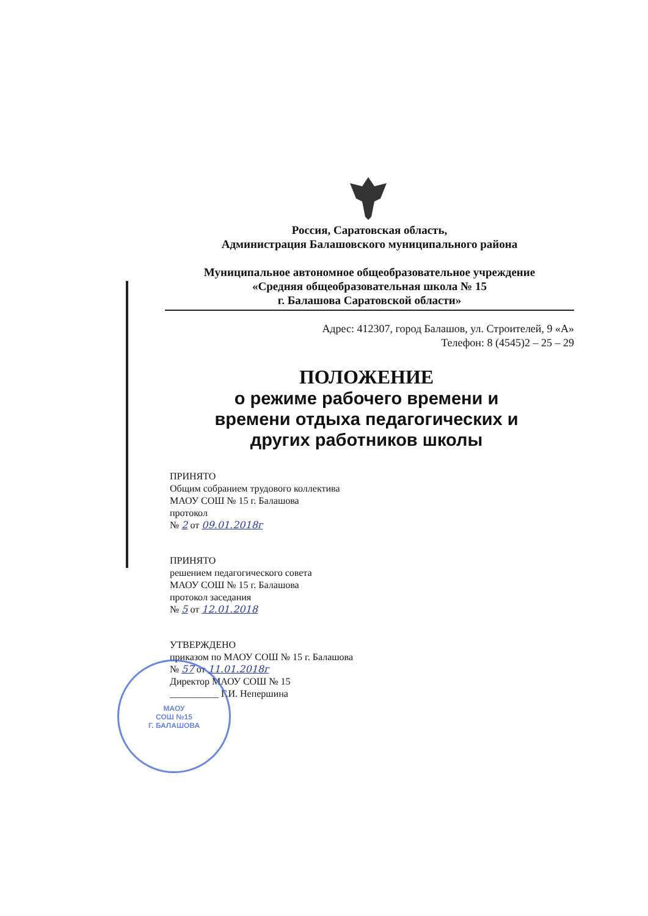Россия, Саратовская область,
Администрация Балашовского муниципального района
Муниципальное автономное общеобразовательное учреждение
«Средняя общеобразовательная школа № 15
г. Балашова Саратовской области»
Адрес: 412307, город Балашов, ул. Строителей, 9 «А»
Телефон: 8 (4545)2 – 25 – 29
ПОЛОЖЕНИЕ
о режиме рабочего времени и времени отдыха педагогических и других работников школы
ПРИНЯТО
Общим собранием трудового коллектива
МАОУ СОШ № 15 г. Балашова
протокол
№ 2 от 09.01.2018г
ПРИНЯТО
решением педагогического совета
МАОУ СОШ № 15 г. Балашова
протокол заседания
№ 5 от 12.01.2018
УТВЕРЖДЕНО
приказом по МАОУ СОШ № 15 г. Балашова
№ 57 от 11.01.2018г
Директор МАОУ СОШ № 15
__________ Г.И. Непершина
МАОУ
СОШ №15
Г. БАЛАШОВА